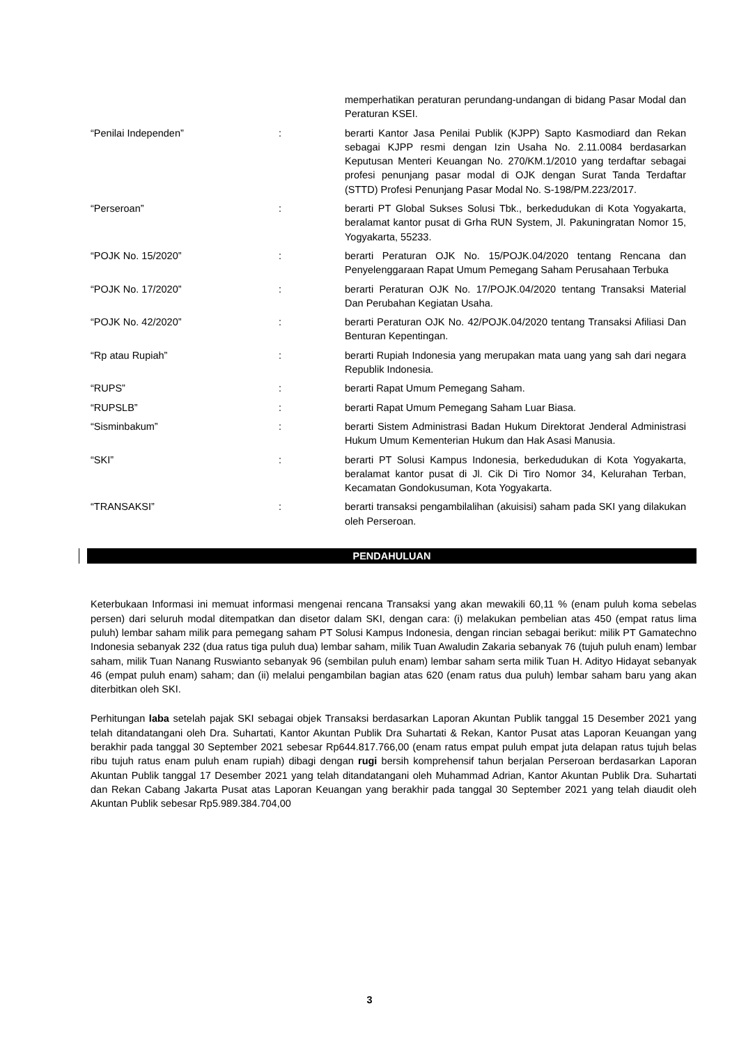| | | memperhatikan peraturan perundang-undangan di bidang Pasar Modal dan Peraturan KSEI. |
| “Penilai Independen” | : | berarti Kantor Jasa Penilai Publik (KJPP) Sapto Kasmodiard dan Rekan sebagai KJPP resmi dengan Izin Usaha No. 2.11.0084 berdasarkan Keputusan Menteri Keuangan No. 270/KM.1/2010 yang terdaftar sebagai profesi penunjang pasar modal di OJK dengan Surat Tanda Terdaftar (STTD) Profesi Penunjang Pasar Modal No. S-198/PM.223/2017. |
| “Perseroan” | : | berarti PT Global Sukses Solusi Tbk., berkedudukan di Kota Yogyakarta, beralamat kantor pusat di Grha RUN System, Jl. Pakuningratan Nomor 15, Yogyakarta, 55233. |
| “POJK No. 15/2020” | : | berarti Peraturan OJK No. 15/POJK.04/2020 tentang Rencana dan Penyelenggaraan Rapat Umum Pemegang Saham Perusahaan Terbuka |
| “POJK No. 17/2020” | : | berarti Peraturan OJK No. 17/POJK.04/2020 tentang Transaksi Material Dan Perubahan Kegiatan Usaha. |
| “POJK No. 42/2020” | : | berarti Peraturan OJK No. 42/POJK.04/2020 tentang Transaksi Afiliasi Dan Benturan Kepentingan. |
| “Rp atau Rupiah” | : | berarti Rupiah Indonesia yang merupakan mata uang yang sah dari negara Republik Indonesia. |
| “RUPS” | : | berarti Rapat Umum Pemegang Saham. |
| “RUPSLB” | : | berarti Rapat Umum Pemegang Saham Luar Biasa. |
| “Sisminbakum” | : | berarti Sistem Administrasi Badan Hukum Direktorat Jenderal Administrasi Hukum Umum Kementerian Hukum dan Hak Asasi Manusia. |
| “SKI” | : | berarti PT Solusi Kampus Indonesia, berkedudukan di Kota Yogyakarta, beralamat kantor pusat di Jl. Cik Di Tiro Nomor 34, Kelurahan Terban, Kecamatan Gondokusuman, Kota Yogyakarta. |
| “TRANSAKSI” | : | berarti transaksi pengambilalihan (akuisisi) saham pada SKI yang dilakukan oleh Perseroan. |
PENDAHULUAN
Keterbukaan Informasi ini memuat informasi mengenai rencana Transaksi yang akan mewakili 60,11 % (enam puluh koma sebelas persen) dari seluruh modal ditempatkan dan disetor dalam SKI, dengan cara: (i) melakukan pembelian atas 450 (empat ratus lima puluh) lembar saham milik para pemegang saham PT Solusi Kampus Indonesia, dengan rincian sebagai berikut: milik PT Gamatechno Indonesia sebanyak 232 (dua ratus tiga puluh dua) lembar saham, milik Tuan Awaludin Zakaria sebanyak 76 (tujuh puluh enam) lembar saham, milik Tuan Nanang Ruswianto sebanyak 96 (sembilan puluh enam) lembar saham serta milik Tuan H. Adityo Hidayat sebanyak 46 (empat puluh enam) saham; dan (ii) melalui pengambilan bagian atas 620 (enam ratus dua puluh) lembar saham baru yang akan diterbitkan oleh SKI.
Perhitungan laba setelah pajak SKI sebagai objek Transaksi berdasarkan Laporan Akuntan Publik tanggal 15 Desember 2021 yang telah ditandatangani oleh Dra. Suhartati, Kantor Akuntan Publik Dra Suhartati & Rekan, Kantor Pusat atas Laporan Keuangan yang berakhir pada tanggal 30 September 2021 sebesar Rp644.817.766,00 (enam ratus empat puluh empat juta delapan ratus tujuh belas ribu tujuh ratus enam puluh enam rupiah) dibagi dengan rugi bersih komprehensif tahun berjalan Perseroan berdasarkan Laporan Akuntan Publik tanggal 17 Desember 2021 yang telah ditandatangani oleh Muhammad Adrian, Kantor Akuntan Publik Dra. Suhartati dan Rekan Cabang Jakarta Pusat atas Laporan Keuangan yang berakhir pada tanggal 30 September 2021 yang telah diaudit oleh Akuntan Publik sebesar Rp5.989.384.704,00
3